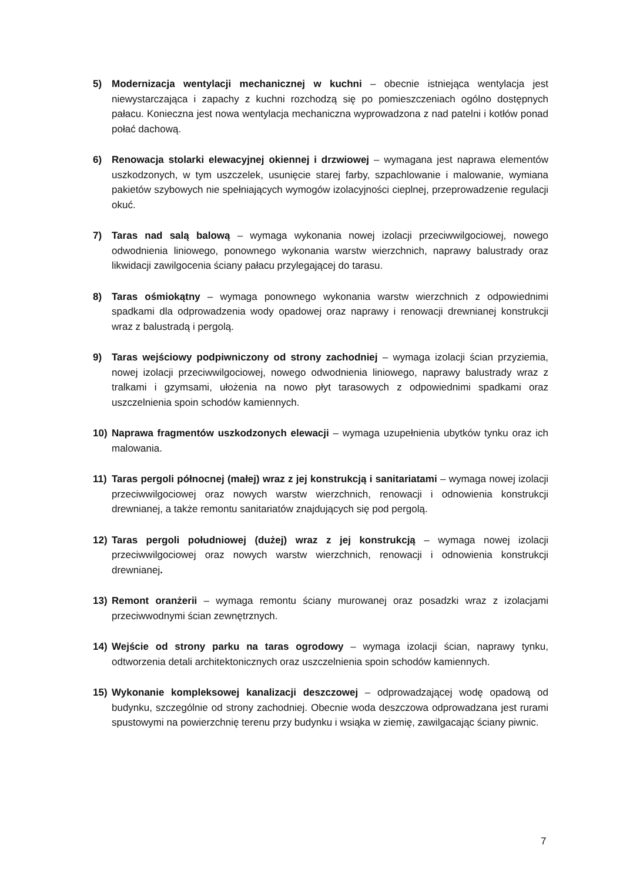5) Modernizacja wentylacji mechanicznej w kuchni – obecnie istniejąca wentylacja jest niewystarczająca i zapachy z kuchni rozchodzą się po pomieszczeniach ogólno dostępnych pałacu. Konieczna jest nowa wentylacja mechaniczna wyprowadzona z nad patelni i kotłów ponad połać dachową.
6) Renowacja stolarki elewacyjnej okiennej i drzwiowej – wymagana jest naprawa elementów uszkodzonych, w tym uszczelek, usunięcie starej farby, szpachlowanie i malowanie, wymiana pakietów szybowych nie spełniających wymogów izolacyjności cieplnej, przeprowadzenie regulacji okuć.
7) Taras nad salą balową – wymaga wykonania nowej izolacji przeciwwilgociowej, nowego odwodnienia liniowego, ponownego wykonania warstw wierzchnich, naprawy balustrady oraz likwidacji zawilgocenia ściany pałacu przylegającej do tarasu.
8) Taras ośmiokątny – wymaga ponownego wykonania warstw wierzchnich z odpowiednimi spadkami dla odprowadzenia wody opadowej oraz naprawy i renowacji drewnianej konstrukcji wraz z balustradą i pergolą.
9) Taras wejściowy podpiwniczony od strony zachodniej – wymaga izolacji ścian przyziemia, nowej izolacji przeciwwilgociowej, nowego odwodnienia liniowego, naprawy balustrady wraz z tralkami i gzymsami, ułożenia na nowo płyt tarasowych z odpowiednimi spadkami oraz uszczelnienia spoin schodów kamiennych.
10) Naprawa fragmentów uszkodzonych elewacji – wymaga uzupełnienia ubytków tynku oraz ich malowania.
11) Taras pergoli północnej (małej) wraz z jej konstrukcją i sanitariatami – wymaga nowej izolacji przeciwwilgociowej oraz nowych warstw wierzchnich, renowacji i odnowienia konstrukcji drewnianej, a także remontu sanitariatów znajdujących się pod pergolą.
12) Taras pergoli południowej (dużej) wraz z jej konstrukcją – wymaga nowej izolacji przeciwwilgociowej oraz nowych warstw wierzchnich, renowacji i odnowienia konstrukcji drewnianej.
13) Remont oranżerii – wymaga remontu ściany murowanej oraz posadzki wraz z izolacjami przeciwwodnymi ścian zewnętrznych.
14) Wejście od strony parku na taras ogrodowy – wymaga izolacji ścian, naprawy tynku, odtworzenia detali architektonicznych oraz uszczelnienia spoin schodów kamiennych.
15) Wykonanie kompleksowej kanalizacji deszczowej – odprowadzającej wodę opadową od budynku, szczególnie od strony zachodniej. Obecnie woda deszczowa odprowadzana jest rurami spustowymi na powierzchnię terenu przy budynku i wsiąka w ziemię, zawilgacając ściany piwnic.
7